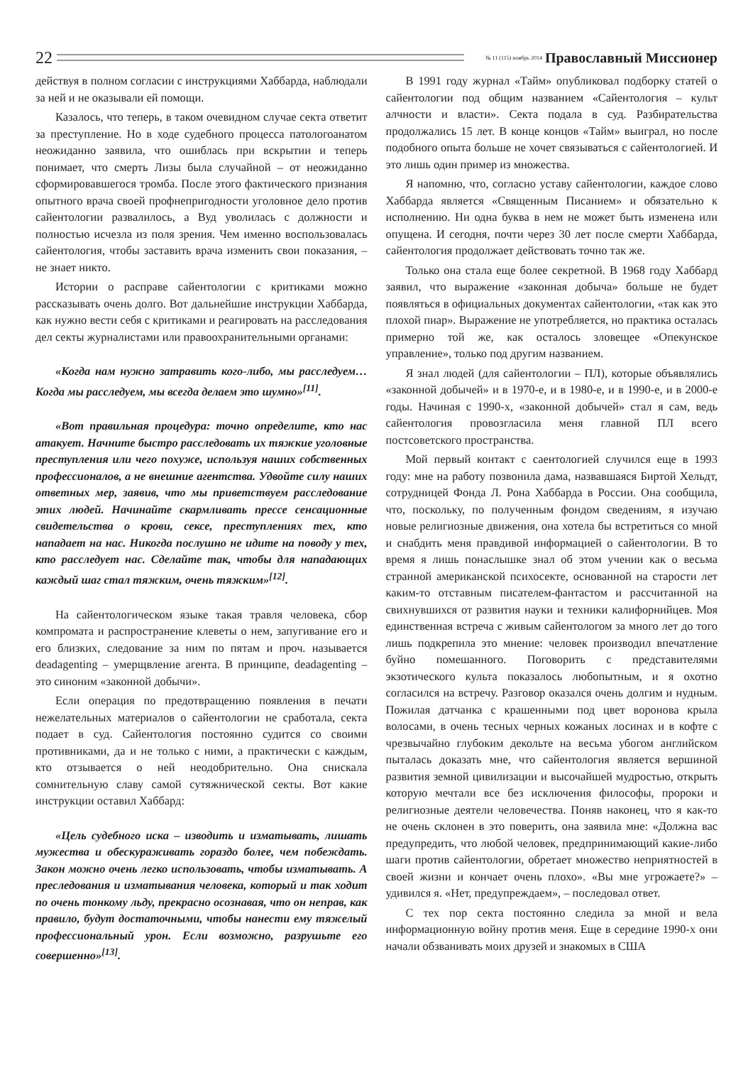22
№ 11 (115) ноябрь 2014 Православный Миссионер
действуя в полном согласии с инструкциями Хаббарда, наблюдали за ней и не оказывали ей помощи.
Казалось, что теперь, в таком очевидном случае секта ответит за преступление. Но в ходе судебного процесса патологоанатом неожиданно заявила, что ошиблась при вскрытии и теперь понимает, что смерть Лизы была случайной – от неожиданно сформировавшегося тромба. После этого фактического признания опытного врача своей профнепригодности уголовное дело против сайентологии развалилось, а Вуд уволилась с должности и полностью исчезла из поля зрения. Чем именно воспользовалась сайентология, чтобы заставить врача изменить свои показания, – не знает никто.
Истории о расправе сайентологии с критиками можно рассказывать очень долго. Вот дальнейшие инструкции Хаббарда, как нужно вести себя с критиками и реагировать на расследования дел секты журналистами или правоохранительными органами:
«Когда нам нужно затравить кого-либо, мы расследуем… Когда мы расследуем, мы всегда делаем это шумно»<sup>[11]</sup>.
«Вот правильная процедура: точно определите, кто нас атакует. Начните быстро расследовать их тяжкие уголовные преступления или чего похуже, используя наших собственных профессионалов, а не внешние агентства. Удвойте силу наших ответных мер, заявив, что мы приветствуем расследование этих людей. Начинайте скармливать прессе сенсационные свидетельства о крови, сексе, преступлениях тех, кто нападает на нас. Никогда послушно не идите на поводу у тех, кто расследует нас. Сделайте так, чтобы для нападающих каждый шаг стал тяжким, очень тяжким»<sup>[12]</sup>.
На сайентологическом языке такая травля человека, сбор компромата и распространение клеветы о нем, запугивание его и его близких, следование за ним по пятам и проч. называется deadagenting – умерщвление агента. В принципе, deadagenting – это синоним «законной добычи».
Если операция по предотвращению появления в печати нежелательных материалов о сайентологии не сработала, секта подает в суд. Сайентология постоянно судится со своими противниками, да и не только с ними, а практически с каждым, кто отзывается о ней неодобрительно. Она снискала сомнительную славу самой сутяжнической секты. Вот какие инструкции оставил Хаббард:
«Цель судебного иска – изводить и изматывать, лишать мужества и обескураживать гораздо более, чем побеждать. Закон можно очень легко использовать, чтобы изматывать. А преследования и изматывания человека, который и так ходит по очень тонкому льду, прекрасно осознавая, что он неправ, как правило, будут достаточными, чтобы нанести ему тяжелый профессиональный урон. Если возможно, разрушьте его совершенно»<sup>[13]</sup>.
В 1991 году журнал «Тайм» опубликовал подборку статей о сайентологии под общим названием «Сайентология – культ алчности и власти». Секта подала в суд. Разбирательства продолжались 15 лет. В конце концов «Тайм» выиграл, но после подобного опыта больше не хочет связываться с сайентологией. И это лишь один пример из множества.
Я напомню, что, согласно уставу сайентологии, каждое слово Хаббарда является «Священным Писанием» и обязательно к исполнению. Ни одна буква в нем не может быть изменена или опущена. И сегодня, почти через 30 лет после смерти Хаббарда, сайентология продолжает действовать точно так же.
Только она стала еще более секретной. В 1968 году Хаббард заявил, что выражение «законная добыча» больше не будет появляться в официальных документах сайентологии, «так как это плохой пиар». Выражение не употребляется, но практика осталась примерно той же, как осталось зловещее «Опекунское управление», только под другим названием.
Я знал людей (для сайентологии – ПЛ), которые объявлялись «законной добычей» и в 1970-е, и в 1980-е, и в 1990-е, и в 2000-е годы. Начиная с 1990-х, «законной добычей» стал я сам, ведь сайентология провозгласила меня главной ПЛ всего постсоветского пространства.
Мой первый контакт с саентологией случился еще в 1993 году: мне на работу позвонила дама, назвавшаяся Биртой Хельдт, сотрудницей Фонда Л. Рона Хаббарда в России. Она сообщила, что, поскольку, по полученным фондом сведениям, я изучаю новые религиозные движения, она хотела бы встретиться со мной и снабдить меня правдивой информацией о сайентологии. В то время я лишь понаслышке знал об этом учении как о весьма странной американской психосекте, основанной на старости лет каким-то отставным писателем-фантастом и рассчитанной на свихнувшихся от развития науки и техники калифорнийцев. Моя единственная встреча с живым сайентологом за много лет до того лишь подкрепила это мнение: человек производил впечатление буйно помешанного. Поговорить с представителями экзотического культа показалось любопытным, и я охотно согласился на встречу. Разговор оказался очень долгим и нудным. Пожилая датчанка с крашенными под цвет воронова крыла волосами, в очень тесных черных кожаных лосинах и в кофте с чрезвычайно глубоким декольте на весьма убогом английском пыталась доказать мне, что сайентология является вершиной развития земной цивилизации и высочайшей мудростью, открыть которую мечтали все без исключения философы, пророки и религиозные деятели человечества. Поняв наконец, что я как-то не очень склонен в это поверить, она заявила мне: «Должна вас предупредить, что любой человек, предпринимающий какие-либо шаги против сайентологии, обретает множество неприятностей в своей жизни и кончает очень плохо». «Вы мне угрожаете?» – удивился я. «Нет, предупреждаем», – последовал ответ.
С тех пор секта постоянно следила за мной и вела информационную войну против меня. Еще в середине 1990-х они начали обзванивать моих друзей и знакомых в США